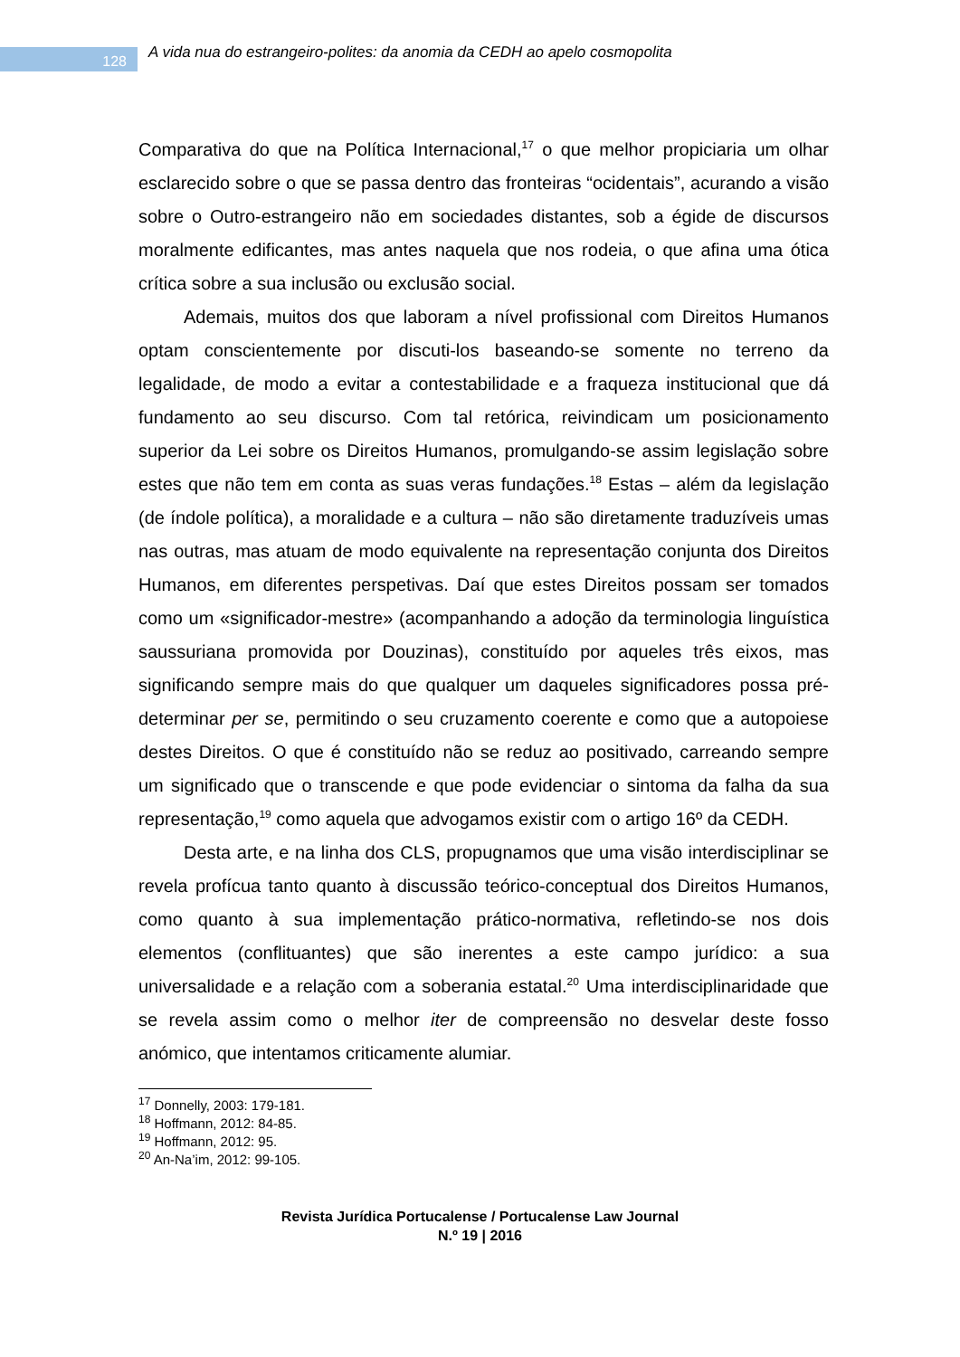128
A vida nua do estrangeiro-polites: da anomia da CEDH ao apelo cosmopolita
Comparativa do que na Política Internacional,<sup>17</sup> o que melhor propiciaria um olhar esclarecido sobre o que se passa dentro das fronteiras “ocidentais”, acurando a visão sobre o Outro-estrangeiro não em sociedades distantes, sob a égide de discursos moralmente edificantes, mas antes naquela que nos rodeia, o que afina uma ótica crítica sobre a sua inclusão ou exclusão social.
Ademais, muitos dos que laboram a nível profissional com Direitos Humanos optam conscientemente por discuti-los baseando-se somente no terreno da legalidade, de modo a evitar a contestabilidade e a fraqueza institucional que dá fundamento ao seu discurso. Com tal retórica, reivindicam um posicionamento superior da Lei sobre os Direitos Humanos, promulgando-se assim legislação sobre estes que não tem em conta as suas veras fundações.<sup>18</sup> Estas – além da legislação (de índole política), a moralidade e a cultura – não são diretamente traduzíveis umas nas outras, mas atuam de modo equivalente na representação conjunta dos Direitos Humanos, em diferentes perspetivas. Daí que estes Direitos possam ser tomados como um «significador-mestre» (acompanhando a adoção da terminologia linguística saussuriana promovida por Douzinas), constituído por aqueles três eixos, mas significando sempre mais do que qualquer um daqueles significadores possa pré-determinar per se, permitindo o seu cruzamento coerente e como que a autopoiese destes Direitos. O que é constituído não se reduz ao positivado, carreando sempre um significado que o transcende e que pode evidenciar o sintoma da falha da sua representação,<sup>19</sup> como aquela que advogamos existir com o artigo 16º da CEDH.
Desta arte, e na linha dos CLS, propugnamos que uma visão interdisciplinar se revela profícua tanto quanto à discussão teórico-conceptual dos Direitos Humanos, como quanto à sua implementação prático-normativa, refletindo-se nos dois elementos (conflituantes) que são inerentes a este campo jurídico: a sua universalidade e a relação com a soberania estatal.<sup>20</sup> Uma interdisciplinaridade que se revela assim como o melhor iter de compreensão no desvelar deste fosso anómico, que intentamos criticamente alumiar.
<sup>17</sup> Donnelly, 2003: 179-181.
<sup>18</sup> Hoffmann, 2012: 84-85.
<sup>19</sup> Hoffmann, 2012: 95.
<sup>20</sup> An-Na’im, 2012: 99-105.
Revista Jurídica Portucalense / Portucalense Law Journal
N.º 19 | 2016